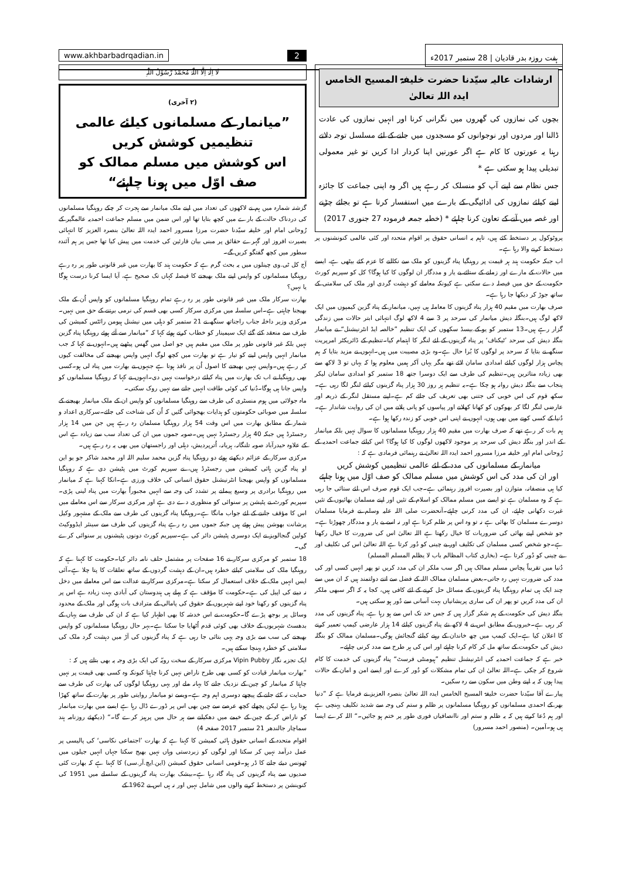ہفت روزہ بدر قادیان | 28 ستمبر 2017ء
2 www.akhbarbadrqadian.in
لَا اِلٰہَ اِلَّا اللّٰہُ مُحَمَّدٌ رَّسُوْلُ اللّٰہِ
(۲ آخری)
”میانمار کے مسلمانوں کیلئے عالمی تنظیمیں کوشش کریں
اس کوشش میں مسلم ممالک کو صف اوّل میں ہونا چاہئے“
گزشتہ شمارہ میں ہم نے لاکھوں کی تعداد میں اپنے ملک میانمار سے ہجرت کر چکے روہنگیا مسلمانوں کی دردناک حالت کے بارے میں کچھ بتایا تھا اور اس ضمن میں مسلم جماعت احمدیہ عالمگیر کے رُوحانی امام اور خلیفہ سیّدنا حضرت مرزا مسرور احمد ایدہ اللہ تعالیٰ بنصرہ العزیز کا انتہائی بصیرت افروز اور گہرے حقائق پر مبنی بیان قارئین کی خدمت میں پیش کیا تھا جس پر ہم آئندہ سطور میں کچھ گفتگو کریں گے۔
آج کل ٹی.وی چینلوں میں یہ بحث گرم ہے کہ حکومت ہند کا بھارت میں غیر قانونی طور پر رہ رہے روہنگیا مسلمانوں کو واپس اپنے ملک بھیجنے کا فیصلہ کہاں تک صحیح ہے، آیا ایسا کرنا درست ہوگا یا نہیں؟
بھارت سرکار ملک میں غیر قانونی طور پر رہ رہے تمام روہنگیا مسلمانوں کو واپس اُن کے ملک بھیجنا چاہتی ہے۔اس سلسلہ میں مرکزی سرکار کسی بھی قسم کی نرمی برتنے کے حق میں نہیں۔مرکزی وزیر داخلہ جناب راجناتھ سنگھ نے 21 ستمبر کو دہلی میں نیشنل ہیومن رائٹس کمیشن کی طرف سے منعقد کئے گئے ایک سیمینار کو خطاب کرتے ہوئے کہا کہ ”میانمار سے آئے ہوئے روہنگیا پناہ گزین نہیں بلکہ غیر قانونی طور پر ملک میں مقیم ہیں جو اصل میں گھس پیٹھیے ہیں۔انہوں نے کہا کہ جب میانمار انہیں واپس لینے کو تیار ہے تو بھارت میں کچھ لوگ انہیں واپس بھیجنے کی مخالفت کیوں کر رہے ہیں۔واپس نہیں بھیجنے کا اصول اُن پر نافذ ہوتا ہے جنہوں نے بھارت میں پناہ لی ہو۔کسی بھی روہنگیا نے اب تک بھارت میں پناہ کیلئے درخواست نہیں دی۔انہوں نے کہا کہ روہنگیا مسلمانوں کو واپس جانا ہی ہوگا۔دُنیا کی کوئی طاقت انہیں جانے سے نہیں روک سکتی۔
ماہ جولائی میں ہوم منسٹری کی طرف سے روہنگیا مسلمانوں کو واپس ان کے ملک میانمار بھیجنے کے سلسلہ میں صوبائی حکومتوں کو ہدایات بھجوائی گئیں کہ اُن کی شناخت کی جائے۔سرکاری اعداد و شمار کے مطابق بھارت میں اس وقت 54 ہزار روہنگیا مسلمان رہ رہے ہیں جن میں 14 ہزار رجسٹرڈ ہیں جبکہ 40 ہزار رجسٹرڈ نہیں ہیں۔صوبہ جموں میں ان کی تعداد سب سے زیادہ ہے اس کے علاوہ حیدرآباد صوبہ تلنگانہ، ہریانہ، اُترپردیش، دہلی اور راجستھان میں بھی یہ رہ رہے ہیں۔
مرکزی سرکار کے عزائم دیکھتے ہوئے دو روہنگیا پناہ گزین محمد سلیم اللہ اور محمد شاکر جو یو این او پناہ گزین ہائی کمیشن میں رجسٹرڈ ہیں، نے سپریم کورٹ میں پٹیشن دی ہے کہ روہنگیا مسلمانوں کو واپس بھیجنا انٹرنیشنل حقوق انسانی کی خلاف ورزی ہے۔انکا کہنا ہے کہ میانمار میں روہنگیا برادری پر وسیع پیمانے پر تشدد کی وجہ سے انہیں مجبوراً بھارت میں پناہ لینی پڑی۔سپریم کورٹ نے پٹیشن پر سنوائی کو منظوری دے دی ہے اور مرکزی سرکار سے اس معاملے میں اس کا مؤقف جاننے کے لئے جواب مانگا ہے۔روہنگیا پناہ گزینوں کی طرف سے ملک کے مشہور وکیل پرشانت بھوشن پیش ہوئے ہیں جبکہ جموں میں رہ رہے پناہ گزینوں کی طرف سے سینئر ایڈووکیٹ کولین گنجالویز نے ایک دوسری پٹیشن دائر کی ہے۔سپریم کورٹ دونوں پٹیشنوں پر سنوائی کرے گی۔
18 ستمبر کو مرکزی سرکار نے 16 صفحات پر مشتمل حلف نامہ دائر کیا۔حکومت کا کہنا ہے کہ روہنگیا ملک کی سلامتی کیلئے خطرہ ہیں۔ان کے دہشت گردوں کے ساتھ تعلقات کا پتا چلا ہے۔آئی ایس انہیں ملک کے خلاف استعمال کر سکتا ہے۔مرکزی سرکار نے عدالت سے اس معاملے میں دخل نہ دینے کی اپیل کی ہے۔حکومت کا مؤقف ہے کہ پہلے ہی ہندوستان کی آبادی بہت زیادہ ہے اس پر پناہ گزینوں کو رکھنا خود اپنے شہریوں کے حقوق کی پامالی کے مترادف بات ہوگی اور ملک کے محدود وسائل پر بوجھ پڑے گا۔حکومت نے اس خدشہ کا بھی اظہار کیا ہے کہ ان کی طرف سے یہاں کے بدھسٹ شہریوں کے خلاف بھی کوئی قدم اُٹھایا جا سکتا ہے۔بہر حال روہنگیا مسلمانوں کو واپس بھیجنے کی سب سے بڑی وجہ یہی بتائی جا رہی ہے کہ پناہ گزینوں کی آڑ میں دہشت گرد ملک کی سلامتی کو خطرہ پہنچا سکتے ہیں۔
ایک تجزیہ نگار Vipin Pubby مرکزی سرکار کے سخت رویّہ کی ایک بڑی وجہ یہ بھی بتاتے ہیں کہ :
”بھارت میانمار قیادت کو کسی بھی طرح ناراض نہیں کرنا چاہتا کیونکہ وہ کسی بھی قیمت پر نہیں چاہتا کہ میانمار کو چین کے نزدیک جانے کا بہانہ ملے اور یہی روہنگیا لوگوں کی بھارت کی طرف سے حمایت نہ کئے جانے کے پیچھے دوسری اہم وجہ ہے۔ویسے تو میانمار روایتی طور پر بھارت کے ساتھ کھڑا ہوتا رہا ہے لیکن پچھلے کچھ عرصے سے چین بھی اس پر ڈورے ڈال رہا ہے ایسے میں بھارت میانمار کو ناراض کر کے چین کے خیمے میں دھکیلنے سے ہر حال میں پرہیز کرے گا۔“ (دیکھئے روزنامہ ہند سماچار جالندھر 21 ستمبر 2017 صفحہ 4)
اقوام متحدہ کے انسانی حقوق ہائی کمیشن کا کہنا ہے کہ بھارت ’اجتماعی نکاسی‘ کی پالیسی پر عمل درآمد نہیں کر سکتا اور لوگوں کو زبردستی وہاں نہیں بھیج سکتا جہاں انہیں جیلوں میں ٹھونس دیئے جانے کا ڈر ہو۔قومی انسانی حقوق کمیشن (این.ایچ.آر.سی) کا کہنا ہے کہ بھارت کئی صدیوں سے پناہ گزینوں کی پناہ گاہ رہا ہے۔بیشک بھارت پناہ گزینوں کے سلسلے میں 1951 کی کنوینشن پر دستخط کرنے والوں میں شامل نہیں اور نہ ہی اس نے 1962 کے
ارشادات عالیہ سیّدنا حضرت خلیفۃ المسیح الخامس ایدہ اللہ تعالیٰ
بچوں کی نمازوں کی گھروں میں نگرانی کرنا اور انہیں نمازوں کی عادت ڈالنا اور مردوں اور نوجوانوں کو مسجدوں میں جانے کے لئے مسلسل توجہ دلاتے رہنا یہ عورتوں کا کام ہے اگر عورتیں اپنا کردار ادا کریں تو غیر معمولی تبدیلی پیدا ہو سکتی ہے *
جس نظام سے اپنے آپ کو منسلک کر رہے ہیں اگر وہ اپنی جماعت کا جائزہ لینے کیلئے نمازوں کی ادائیگی کے بارے میں استفسار کرتا ہے تو بجائے چڑنے اور غصہ میں آنے کے تعاون کرنا چاہئے * (خطبہ جمعہ فرمودہ 27 جنوری 2017)
پروٹوکول پر دستخط کئے ہیں، تاہم یہ انسانی حقوق پر اقوام متحدہ اور کئی عالمی کنونشنوں پر دستخط کرنے والا رہا ہے۔
اب جبکہ حکومت ہند ہر قیمت پر روہنگیا پناہ گزینوں کو ملک سے نکالنے کا عزم کئے بیٹھی ہے، ایسے میں حالات کے مارے اور زمانے کے ستائے بے یار و مددگار ان لوگوں کا کیا ہوگا؟ کل کو سپریم کورٹ حکومت کے حق میں فیصلہ دے سکتی ہے کیونکہ معاملے کو دہشت گردی اور ملک کی سلامتی کے ساتھ جوڑ کر دیکھا جا رہا ہے۔
صرف بھارت میں مقیم 40 ہزار پناہ گزینوں کا معاملہ ہی نہیں، میانمار کے پناہ گزین کیمپوں میں ایک لاکھ لوگ ہیں۔بنگلہ دیش میانمار کی سرحد پر 3 سے 4 لاکھ لوگ انتہائی ابتر حالات میں زندگی گزار رہے ہیں۔13 ستمبر کو یو.کے.بیسڈ سکھوں کی ایک تنظیم ”خالصہ ایڈ انٹرنیشنل“ نے میانمار بنگلہ دیش کی سرحد ’ٹیکناف‘ پر پناہ گزینوں کے لئے لنگر کا اہتمام کیا۔تنظیم کے ڈائریکٹر امرپریت سنگھ نے بتایا کہ سرحد پر لوگوں کا بُرا حال ہے۔وہ بڑی مصیبت میں ہیں۔انہوں نے مزید بتایا کہ ہم پچاس ہزار لوگوں کیلئے امدادی سامان لائے تھے مگر یہاں آکر ہمیں معلوم ہوا کہ یہاں تو 3 لاکھ سے بھی زیادہ متاثرین ہیں۔تنظیم کی طرف سے ایک دوسرا جتھہ 18 ستمبر کو امدادی سامان لیکر پنجاب سے بنگلہ دیش روانہ ہو چکا ہے۔یہ تنظیم ہر روز 30 ہزار پناہ گزینوں کیلئے لنگر لگا رہی ہے۔سکھ قوم کی اس خوبی کی جتنی بھی تعریف کی جائے کم ہے۔اپنے مستقل لنگر کے ذریعہ اور عارضی لنگر لگا کر بھوکوں کو کھانا کھلانے اور پیاسوں کو پانی پلانے میں ان کی روایت شاندار ہے۔دُنیا کے کسی کونے میں بھی ہوں، انہوں نے اپنی اس خوبی کو زندہ رکھا ہوا ہے۔
ہم بات کر رہے تھے کہ صرف بھارت میں مقیم 40 ہزار روہنگیا مسلمانوں کا سوال نہیں بلکہ میانمار کے اندر اور بنگلہ دیش کی سرحد پر موجود لاکھوں لوگوں کا کیا ہوگا؟ اس کیلئے جماعت احمدیہ کے رُوحانی امام اور خلیفہ مرزا مسرور احمد ایدہ اللہ تعالیٰ نے رہنمائی فرمادی ہے کہ :
میانمار کے مسلمانوں کی مدد کے لئے عالمی تنظیمیں کوشش کریں
اور ان کی مدد کی اس کوشش میں مسلم ممالک کو صف اوّل میں ہونا چاہئے
کیا ہی منصفانہ، متوازن اور بصیرت افروز رہنمائی ہے۔جب ایک قوم صرف اس لئے ستائی جا رہی ہے کہ وہ مسلمان ہے تو ایسے میں مسلم ممالک کو اسلام کے تئیں اور اپنے مسلمان بھائیوں کے تئیں غیرت دکھانی چاہئے، ان کی مدد کرنی چاہئے۔آنحضرت صلی اللہ علیہ وسلم نے فرمایا مسلمان دوسرے مسلمان کا بھائی ہے نہ تو وہ اس پر ظلم کرتا ہے اور نہ اسے بے یار و مددگار چھوڑتا ہے۔جو شخص اپنے بھائی کی ضروریات کا خیال رکھتا ہے اللہ تعالیٰ اس کی ضرورت کا خیال رکھتا ہے۔جو شخص کسی مسلمان کی تکلیف اور بے چینی کو دُور کرتا ہے اللہ تعالیٰ اس کی تکلیف اور بے چینی کو دُور کرتا ہے۔ (بخاری کتاب المظالم باب لا یظلم المسلم المسلم)
دُنیا میں تقریباً پچاس مسلم ممالک ہیں اگر سب ملکر ان کی مدد کریں تو پھر انہیں کسی اور کی مدد کی ضرورت نہیں رہ جاتی۔بعض مسلمان ممالک اللہ کے فضل سے اتنے دولتمند ہیں کہ ان میں سے چند ایک ہی تمام روہنگیا پناہ گزینوں کے مسائل حل کرنے کے لئے کافی ہیں، کجا یہ کہ اگر سبھی ملکر ان کی مدد کریں تو پھر ان کی ساری پریشانیاں بہت آسانی سے دُور ہو سکتی ہیں۔
بنگلہ دیش کی حکومت کے ہم شکر گزار ہیں کہ جس حد تک اس سے ہو رہا ہے، پناہ گزینوں کی مدد کر رہی ہے۔خبروں کے مطابق اس نے 4 لاکھ نئے پناہ گزینوں کیلئے 14 ہزار عارضی کیمپ تعمیر کرنے کا اعلان کیا ہے۔ایک کیمپ میں چھ خاندان کے رہنے کیلئے گنجائش ہوگی۔مسلمان ممالک کو بنگلہ دیش کی حکومت کے ساتھ مل کر کام کرنا چاہئے اور اس کی ہر طرح سے مدد کرنی چاہئے۔
خبر ہے کہ جماعت احمدیہ کی انٹرنیشنل تنظیم ”ہیومنٹی فرسٹ“ پناہ گزینوں کی خدمت کا کام شروع کر چکی ہے۔اللہ تعالیٰ ان کی تمام مشکلات کو دُور کرے اور ایسے امن و امان کے حالات پیدا ہوں کہ یہ اپنے وطن میں سکون سے رہ سکیں۔
پیارے آقا سیّدنا حضرت خلیفۃ المسیح الخامس ایدہ اللہ تعالیٰ بنصرہ العزیز نے فرمایا ہے کہ ”دنیا بھر کے احمدی مسلمانوں کو روہنگیا مسلمانوں پر ظلم و ستم کی وجہ سے شدید تکلیف پہنچی ہے اور ہم دُعا کرتے ہیں کہ یہ ظلم و ستم اور ناانصافیاں فوری طور پر ختم ہو جائیں۔“ اللہ کرے ایسا ہی ہو۔آمین۔ (منصور احمد مسرور)